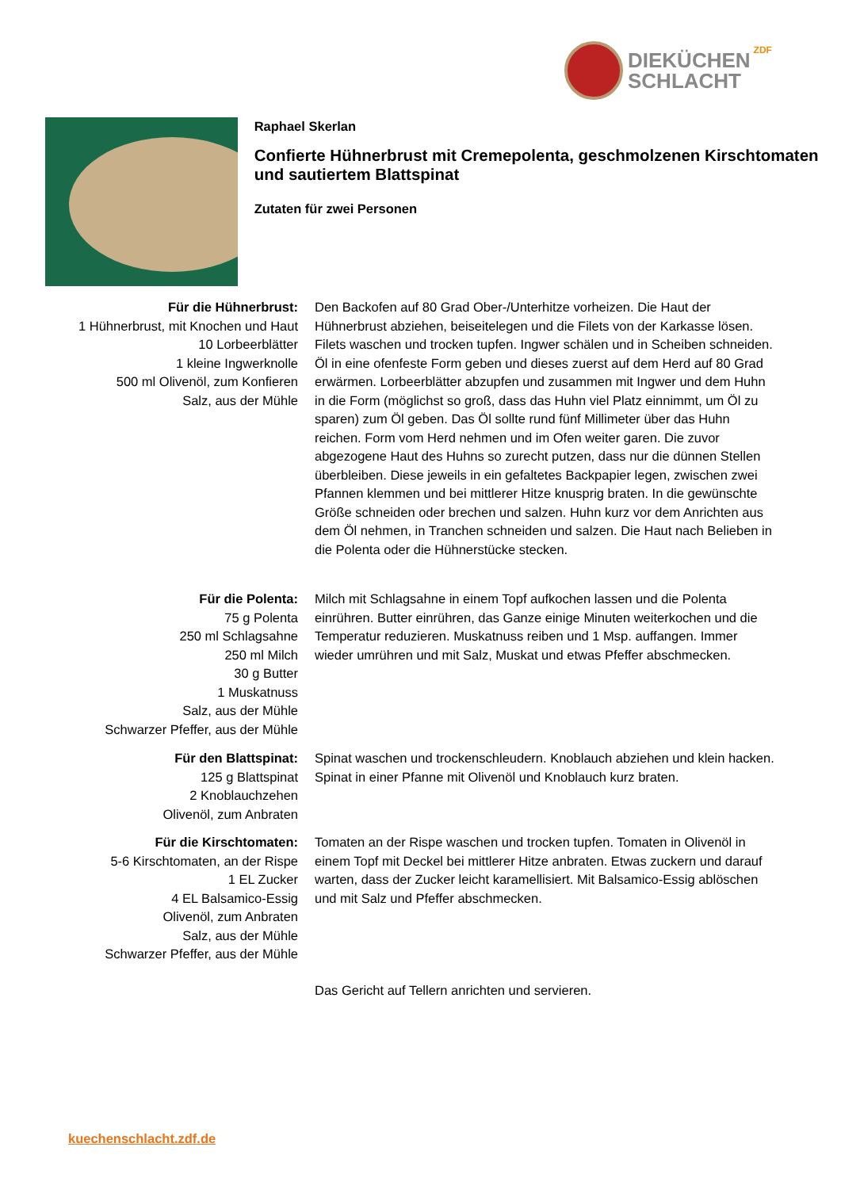DIEKÜCHEN
SCHLACHT
ZDF
Raphael Skerlan
Confierte Hühnerbrust mit Cremepolenta, geschmolzenen Kirschtomaten und sautiertem Blattspinat
Zutaten für zwei Personen
Für die Hühnerbrust:
1 Hühnerbrust, mit Knochen und Haut
10 Lorbeerblätter
1 kleine Ingwerknolle
500 ml Olivenöl, zum Konfieren
Salz, aus der Mühle
Den Backofen auf 80 Grad Ober-/Unterhitze vorheizen. Die Haut der Hühnerbrust abziehen, beiseitelegen und die Filets von der Karkasse lösen. Filets waschen und trocken tupfen. Ingwer schälen und in Scheiben schneiden. Öl in eine ofenfeste Form geben und dieses zuerst auf dem Herd auf 80 Grad erwärmen. Lorbeerblätter abzupfen und zusammen mit Ingwer und dem Huhn in die Form (möglichst so groß, dass das Huhn viel Platz einnimmt, um Öl zu sparen) zum Öl geben. Das Öl sollte rund fünf Millimeter über das Huhn reichen. Form vom Herd nehmen und im Ofen weiter garen. Die zuvor abgezogene Haut des Huhns so zurecht putzen, dass nur die dünnen Stellen überbleiben. Diese jeweils in ein gefaltetes Backpapier legen, zwischen zwei Pfannen klemmen und bei mittlerer Hitze knusprig braten. In die gewünschte Größe schneiden oder brechen und salzen. Huhn kurz vor dem Anrichten aus dem Öl nehmen, in Tranchen schneiden und salzen. Die Haut nach Belieben in die Polenta oder die Hühnerstücke stecken.
Für die Polenta:
75 g Polenta
250 ml Schlagsahne
250 ml Milch
30 g Butter
1 Muskatnuss
Salz, aus der Mühle
Schwarzer Pfeffer, aus der Mühle
Milch mit Schlagsahne in einem Topf aufkochen lassen und die Polenta einrühren. Butter einrühren, das Ganze einige Minuten weiterkochen und die Temperatur reduzieren. Muskatnuss reiben und 1 Msp. auffangen. Immer wieder umrühren und mit Salz, Muskat und etwas Pfeffer abschmecken.
Für den Blattspinat:
125 g Blattspinat
2 Knoblauchzehen
Olivenöl, zum Anbraten
Spinat waschen und trockenschleudern. Knoblauch abziehen und klein hacken. Spinat in einer Pfanne mit Olivenöl und Knoblauch kurz braten.
Für die Kirschtomaten:
5-6 Kirschtomaten, an der Rispe
1 EL Zucker
4 EL Balsamico-Essig
Olivenöl, zum Anbraten
Salz, aus der Mühle
Schwarzer Pfeffer, aus der Mühle
Tomaten an der Rispe waschen und trocken tupfen. Tomaten in Olivenöl in einem Topf mit Deckel bei mittlerer Hitze anbraten. Etwas zuckern und darauf warten, dass der Zucker leicht karamellisiert. Mit Balsamico-Essig ablöschen und mit Salz und Pfeffer abschmecken.
Das Gericht auf Tellern anrichten und servieren.
kuechenschlacht.zdf.de